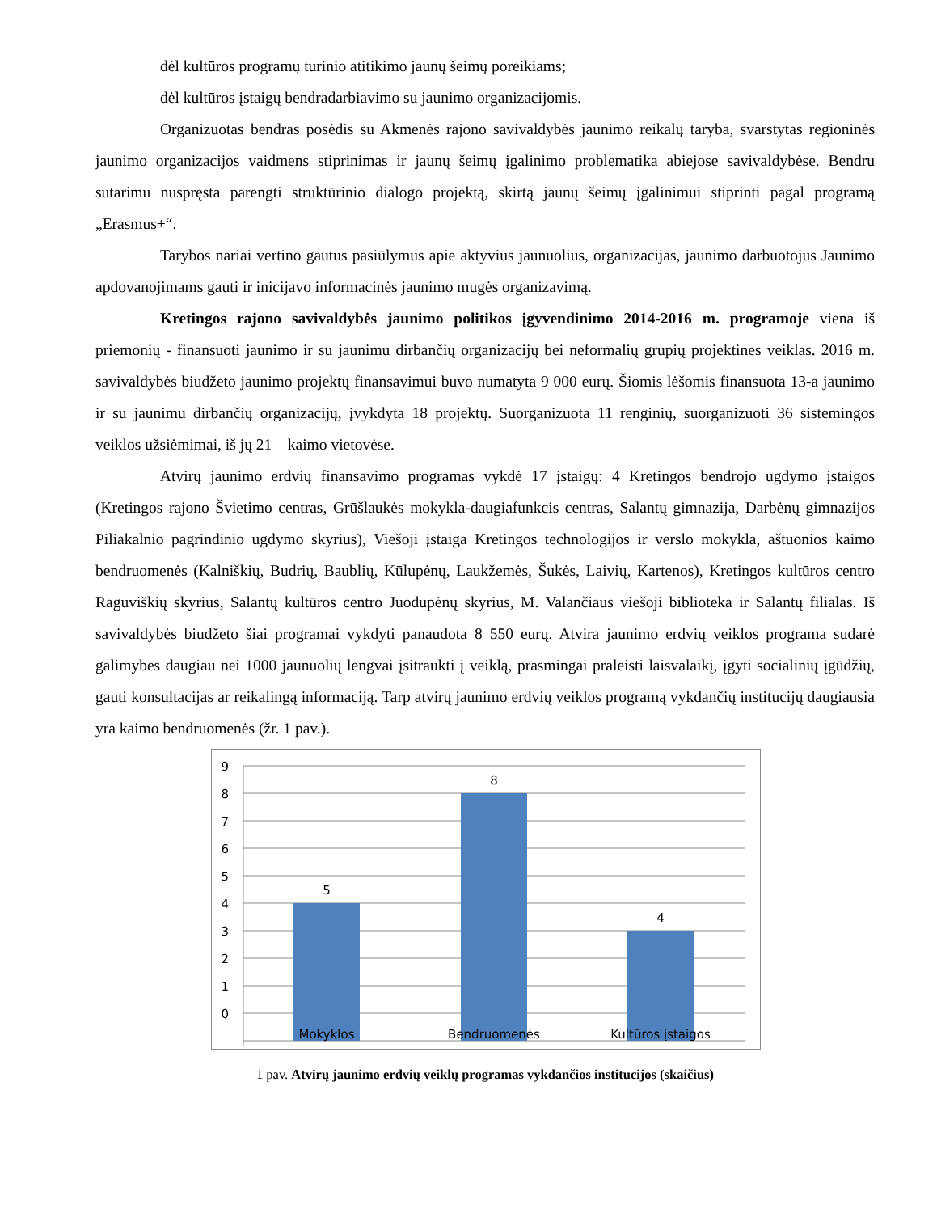dėl kultūros programų turinio atitikimo jaunų šeimų poreikiams;
dėl kultūros įstaigų bendradarbiavimo su jaunimo organizacijomis.
Organizuotas bendras posėdis su Akmenės rajono savivaldybės jaunimo reikalų taryba, svarstytas regioninės jaunimo organizacijos vaidmens stiprinimas ir jaunų šeimų įgalinimo problematika abiejose savivaldybėse. Bendru sutarimu nuspręsta parengti struktūrinio dialogo projektą, skirtą jaunų šeimų įgalinimui stiprinti pagal programą „Erasmus+“.
Tarybos nariai vertino gautus pasiūlymus apie aktyvius jaunuolius, organizacijas, jaunimo darbuotojus Jaunimo apdovanojimams gauti ir inicijavo informacinės jaunimo mugės organizavimą.
Kretingos rajono savivaldybės jaunimo politikos įgyvendinimo 2014-2016 m. programoje viena iš priemonių - finansuoti jaunimo ir su jaunimu dirbančių organizacijų bei neformalių grupių projektines veiklas. 2016 m. savivaldybės biudžeto jaunimo projektų finansavimui buvo numatyta 9 000 eurų. Šiomis lėšomis finansuota 13-a jaunimo ir su jaunimu dirbančių organizacijų, įvykdyta 18 projektų. Suorganizuota 11 renginių, suorganizuoti 36 sistemingos veiklos užsiėmimai, iš jų 21 – kaimo vietovėse.
Atvirų jaunimo erdvių finansavimo programas vykdė 17 įstaigų: 4 Kretingos bendrojo ugdymo įstaigos (Kretingos rajono Švietimo centras, Grūšlaukės mokykla-daugiafunkcis centras, Salantų gimnazija, Darbėnų gimnazijos Piliakalnio pagrindinio ugdymo skyrius), Viešoji įstaiga Kretingos technologijos ir verslo mokykla, aštuonios kaimo bendruomenės (Kalniškių, Budrių, Baublių, Kūlupėnų, Laukžemės, Šukės, Laivių, Kartenos), Kretingos kultūros centro Raguviškių skyrius, Salantų kultūros centro Juodupėnų skyrius, M. Valančiaus viešoji biblioteka ir Salantų filialas. Iš savivaldybės biudžeto šiai programai vykdyti panaudota 8 550 eurų. Atvira jaunimo erdvių veiklos programa sudarė galimybes daugiau nei 1000 jaunuolių lengvai įsitraukti į veiklą, prasmingai praleisti laisvalaikį, įgyti socialinių įgūdžių, gauti konsultacijas ar reikalingą informaciją. Tarp atvirų jaunimo erdvių veiklos programą vykdančių institucijų daugiausia yra kaimo bendruomenės (žr. 1 pav.).
9
8
7
6
5
4
3
2
1
0
5
8
4
Mokyklos
Bendruomenės
Kultūros įstaigos
1 pav. Atvirų jaunimo erdvių veiklų programas vykdančios institucijos (skaičius)